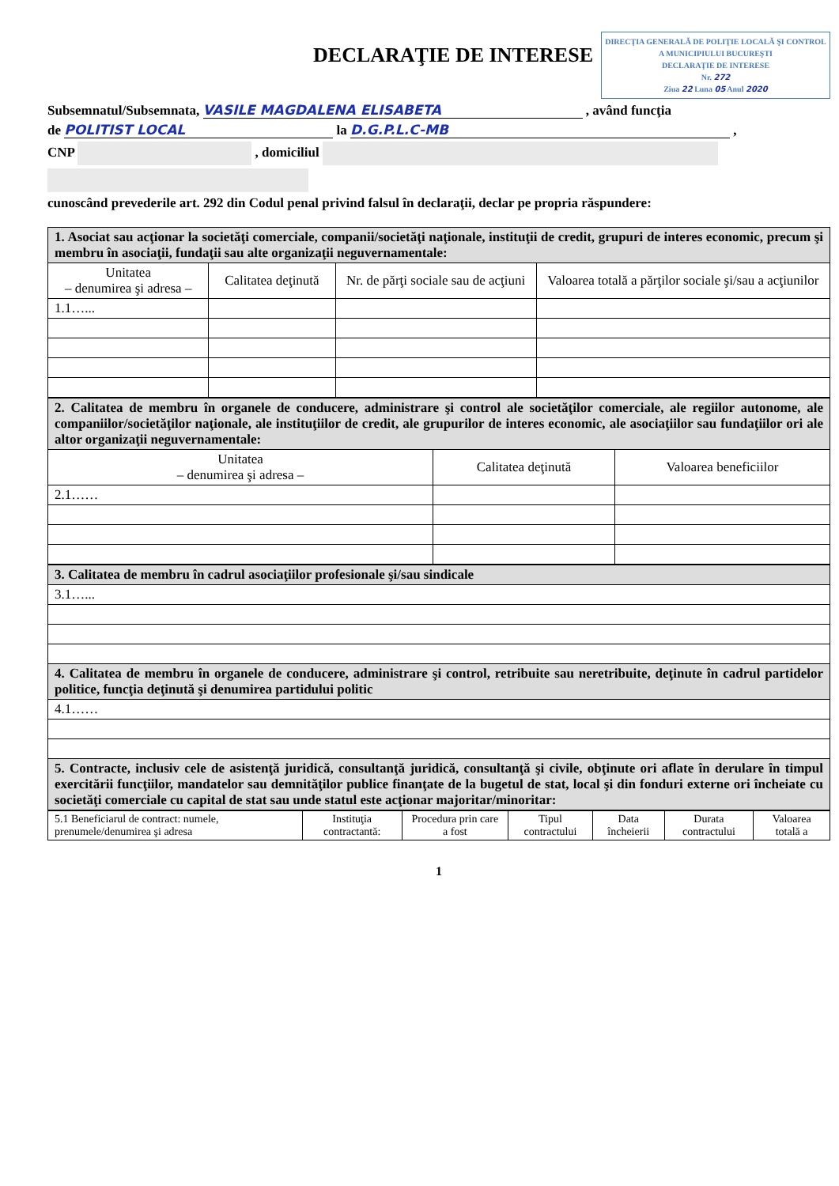DECLARAŢIE DE INTERESE
DIRECŢIA GENERALĂ DE POLIŢIE LOCALĂ ŞI CONTROL A MUNICIPIULUI BUCUREŞTI
DECLARAŢIE DE INTERESE
Nr. 272
Ziua 22 Luna 05 Anul 2020
Subsemnatul/Subsemnata, VASILE MAGDALENA ELISABETA , având funcţia
de POLITIST LOCAL la D.G.P.L.C-MB ,
CNP , domiciliul
cunoscând prevederile art. 292 din Codul penal privind falsul în declaraţii, declar pe propria răspundere:
| 1. Asociat sau acţionar la societăţi comerciale, companii/societăţi naţionale, instituţii de credit, grupuri de interes economic, precum şi membru în asociaţii, fundaţii sau alte organizaţii neguvernamentale: | | | |
| Unitatea – denumirea şi adresa – | Calitatea deţinută | Nr. de părţi sociale sau de acţiuni | Valoarea totală a părţilor sociale şi/sau a acţiunilor |
| 1.1…... | | | |
| 2. Calitatea de membru în organele de conducere, administrare şi control ale societăţilor comerciale, ale regiilor autonome, ale companiilor/societăţilor naţionale, ale instituţiilor de credit, ale grupurilor de interes economic, ale asociaţiilor sau fundaţiilor ori ale altor organizaţii neguvernamentale: | | |
| Unitatea – denumirea şi adresa – | Calitatea deţinută | Valoarea beneficiilor |
| 2.1…… | | |
| 3. Calitatea de membru în cadrul asociaţiilor profesionale şi/sau sindicale |
| 3.1…... |
| 4. Calitatea de membru în organele de conducere, administrare şi control, retribuite sau neretribuite, deţinute în cadrul partidelor politice, funcţia deţinută şi denumirea partidului politic |
| 4.1…… |
| 5. Contracte, inclusiv cele de asistenţă juridică, consultanţă juridică, consultanţă şi civile, obţinute ori aflate în derulare în timpul exercitării funcţiilor, mandatelor sau demnităţilor publice finanţate de la bugetul de stat, local şi din fonduri externe ori încheiate cu societăţi comerciale cu capital de stat sau unde statul este acţionar majoritar/minoritar: |
| 5.1 Beneficiarul de contract: numele, prenumele/denumirea şi adresa | Instituţia contractantă: | Procedura prin care a fost | Tipul contractului | Data încheierii | Durata contractului | Valoarea totală a |
1